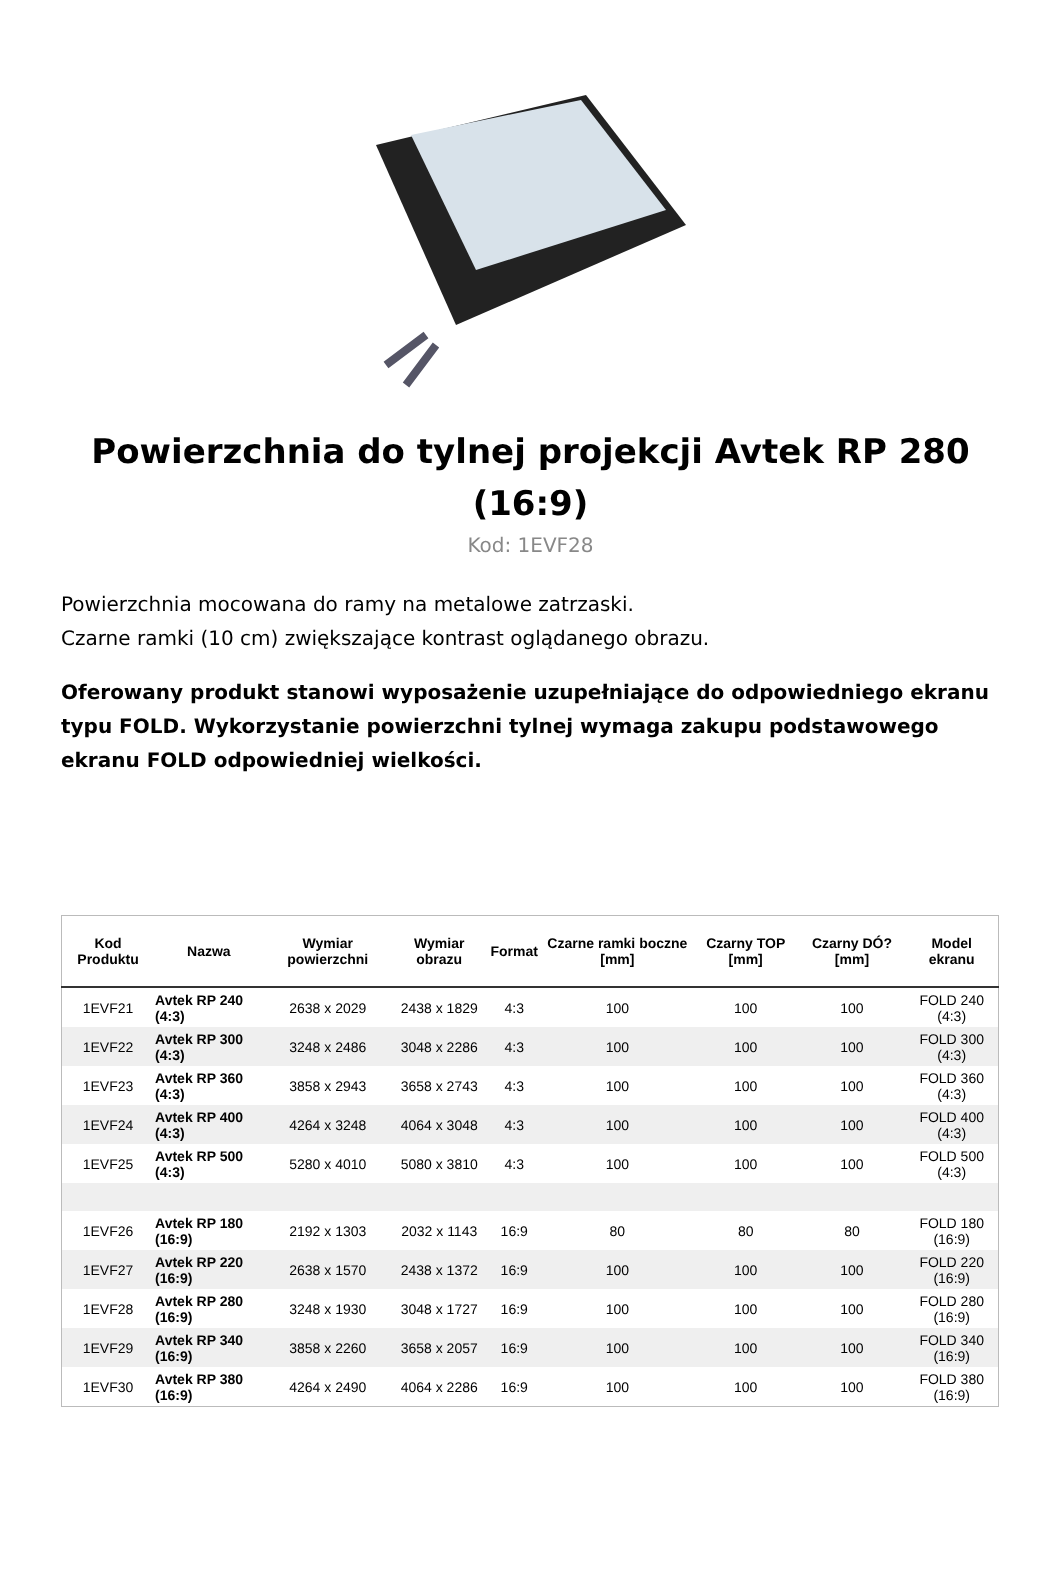Powierzchnia do tylnej projekcji Avtek RP 280 (16:9)
Kod: 1EVF28
Powierzchnia mocowana do ramy na metalowe zatrzaski.
Czarne ramki (10 cm) zwiększające kontrast oglądanego obrazu.
Oferowany produkt stanowi wyposażenie uzupełniające do odpowiedniego ekranu typu FOLD. Wykorzystanie powierzchni tylnej wymaga zakupu podstawowego ekranu FOLD odpowiedniej wielkości.
| Kod Produktu | Nazwa | Wymiar powierzchni | Wymiar obrazu | Format | Czarne ramki boczne [mm] | Czarny TOP [mm] | Czarny DÓ? [mm] | Model ekranu |
| --- | --- | --- | --- | --- | --- | --- | --- | --- |
| 1EVF21 | Avtek RP 240 (4:3) | 2638 x 2029 | 2438 x 1829 | 4:3 | 100 | 100 | 100 | FOLD 240 (4:3) |
| 1EVF22 | Avtek RP 300 (4:3) | 3248 x 2486 | 3048 x 2286 | 4:3 | 100 | 100 | 100 | FOLD 300 (4:3) |
| 1EVF23 | Avtek RP 360 (4:3) | 3858 x 2943 | 3658 x 2743 | 4:3 | 100 | 100 | 100 | FOLD 360 (4:3) |
| 1EVF24 | Avtek RP 400 (4:3) | 4264 x 3248 | 4064 x 3048 | 4:3 | 100 | 100 | 100 | FOLD 400 (4:3) |
| 1EVF25 | Avtek RP 500 (4:3) | 5280 x 4010 | 5080 x 3810 | 4:3 | 100 | 100 | 100 | FOLD 500 (4:3) |
| 1EVF26 | Avtek RP 180 (16:9) | 2192 x 1303 | 2032 x 1143 | 16:9 | 80 | 80 | 80 | FOLD 180 (16:9) |
| 1EVF27 | Avtek RP 220 (16:9) | 2638 x 1570 | 2438 x 1372 | 16:9 | 100 | 100 | 100 | FOLD 220 (16:9) |
| 1EVF28 | Avtek RP 280 (16:9) | 3248 x 1930 | 3048 x 1727 | 16:9 | 100 | 100 | 100 | FOLD 280 (16:9) |
| 1EVF29 | Avtek RP 340 (16:9) | 3858 x 2260 | 3658 x 2057 | 16:9 | 100 | 100 | 100 | FOLD 340 (16:9) |
| 1EVF30 | Avtek RP 380 (16:9) | 4264 x 2490 | 4064 x 2286 | 16:9 | 100 | 100 | 100 | FOLD 380 (16:9) |